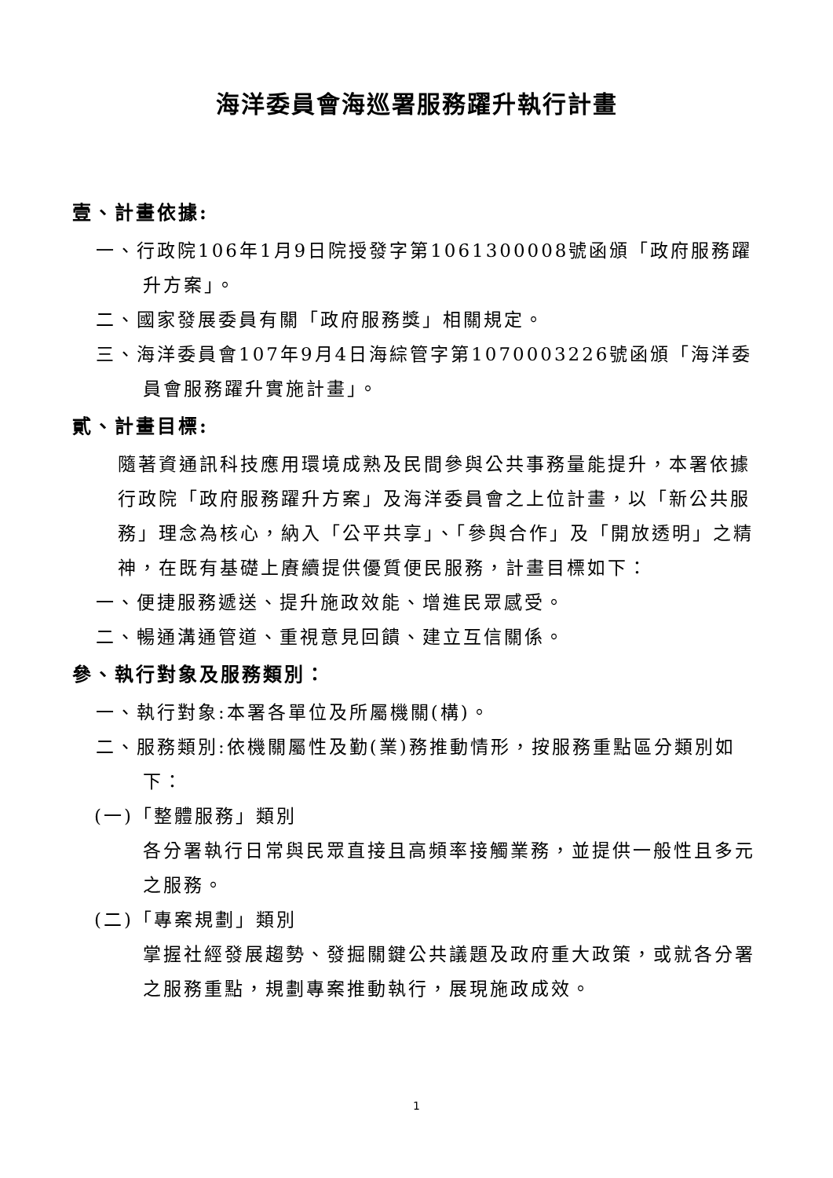海洋委員會海巡署服務躍升執行計畫
壹、計畫依據:
一、行政院106年1月9日院授發字第1061300008號函頒「政府服務躍升方案」。
二、國家發展委員有關「政府服務獎」相關規定。
三、海洋委員會107年9月4日海綜管字第1070003226號函頒「海洋委員會服務躍升實施計畫」。
貳、計畫目標:
隨著資通訊科技應用環境成熟及民間參與公共事務量能提升，本署依據行政院「政府服務躍升方案」及海洋委員會之上位計畫，以「新公共服務」理念為核心，納入「公平共享」、「參與合作」及「開放透明」之精神，在既有基礎上賡續提供優質便民服務，計畫目標如下：
一、便捷服務遞送、提升施政效能、增進民眾感受。
二、暢通溝通管道、重視意見回饋、建立互信關係。
參、執行對象及服務類別：
一、執行對象:本署各單位及所屬機關(構)。
二、服務類別:依機關屬性及勤(業)務推動情形，按服務重點區分類別如下：
(一)「整體服務」類別
各分署執行日常與民眾直接且高頻率接觸業務，並提供一般性且多元之服務。
(二)「專案規劃」類別
掌握社經發展趨勢、發掘關鍵公共議題及政府重大政策，或就各分署之服務重點，規劃專案推動執行，展現施政成效。
1